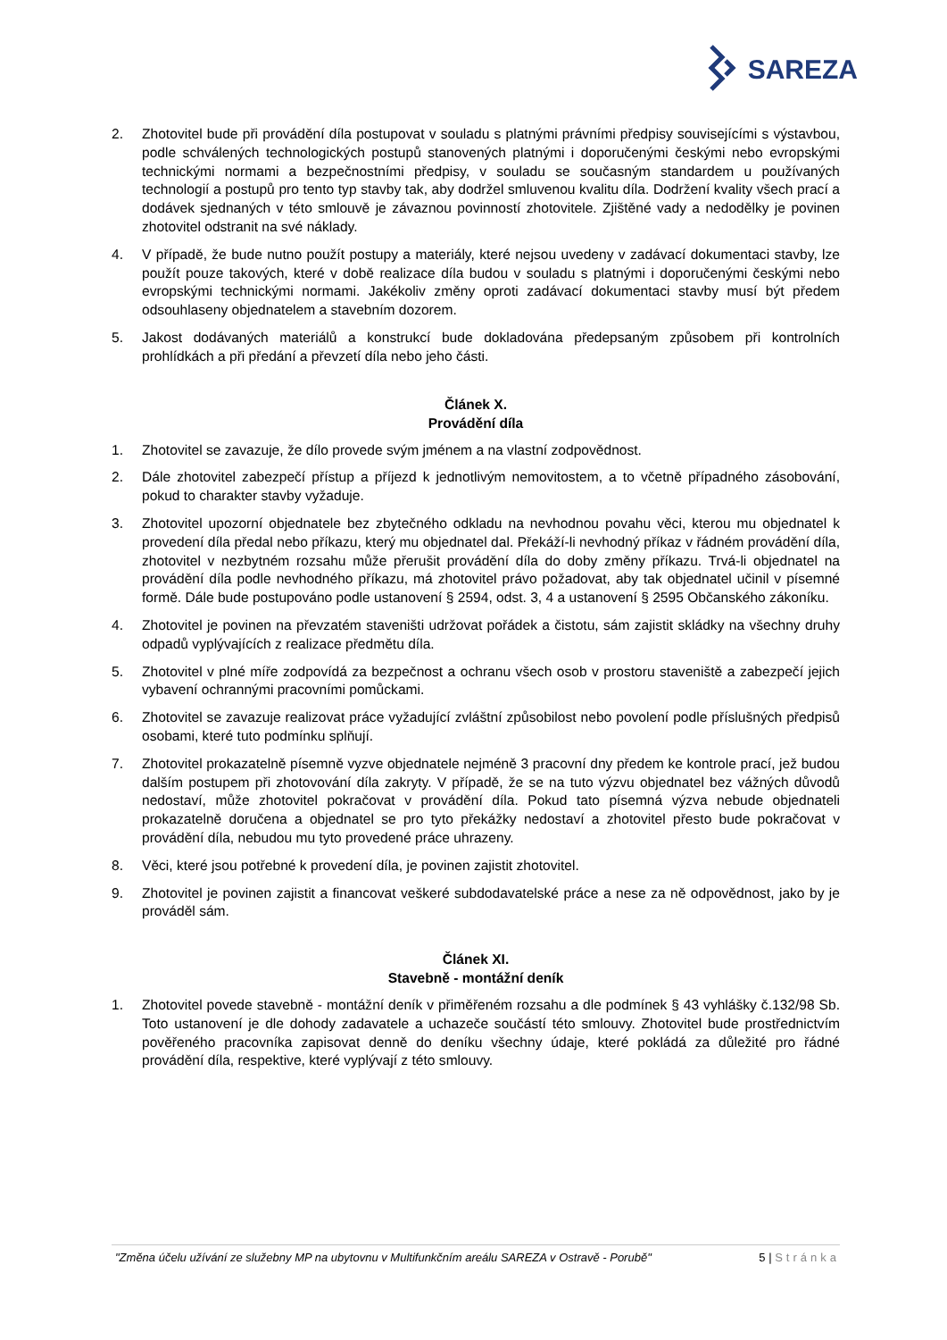SAREZA
2. Zhotovitel bude při provádění díla postupovat v souladu s platnými právními předpisy souvisejícími s výstavbou, podle schválených technologických postupů stanovených platnými i doporučenými českými nebo evropskými technickými normami a bezpečnostními předpisy, v souladu se současným standardem u používaných technologií a postupů pro tento typ stavby tak, aby dodržel smluvenou kvalitu díla. Dodržení kvality všech prací a dodávek sjednaných v této smlouvě je závaznou povinností zhotovitele. Zjištěné vady a nedodělky je povinen zhotovitel odstranit na své náklady.
4. V případě, že bude nutno použít postupy a materiály, které nejsou uvedeny v zadávací dokumentaci stavby, lze použít pouze takových, které v době realizace díla budou v souladu s platnými i doporučenými českými nebo evropskými technickými normami. Jakékoliv změny oproti zadávací dokumentaci stavby musí být předem odsouhlaseny objednatelem a stavebním dozorem.
5. Jakost dodávaných materiálů a konstrukcí bude dokladována předepsaným způsobem při kontrolních prohlídkách a při předání a převzetí díla nebo jeho části.
Článek X.
Provádění díla
1. Zhotovitel se zavazuje, že dílo provede svým jménem a na vlastní zodpovědnost.
2. Dále zhotovitel zabezpečí přístup a příjezd k jednotlivým nemovitostem, a to včetně případného zásobování, pokud to charakter stavby vyžaduje.
3. Zhotovitel upozorní objednatele bez zbytečného odkladu na nevhodnou povahu věci, kterou mu objednatel k provedení díla předal nebo příkazu, který mu objednatel dal. Překáží-li nevhodný příkaz v řádném provádění díla, zhotovitel v nezbytném rozsahu může přerušit provádění díla do doby změny příkazu. Trvá-li objednatel na provádění díla podle nevhodného příkazu, má zhotovitel právo požadovat, aby tak objednatel učinil v písemné formě. Dále bude postupováno podle ustanovení § 2594, odst. 3, 4 a ustanovení § 2595 Občanského zákoníku.
4. Zhotovitel je povinen na převzatém staveništi udržovat pořádek a čistotu, sám zajistit skládky na všechny druhy odpadů vyplývajících z realizace předmětu díla.
5. Zhotovitel v plné míře zodpovídá za bezpečnost a ochranu všech osob v prostoru staveniště a zabezpečí jejich vybavení ochrannými pracovními pomůckami.
6. Zhotovitel se zavazuje realizovat práce vyžadující zvláštní způsobilost nebo povolení podle příslušných předpisů osobami, které tuto podmínku splňují.
7. Zhotovitel prokazatelně písemně vyzve objednatele nejméně 3 pracovní dny předem ke kontrole prací, jež budou dalším postupem při zhotovování díla zakryty. V případě, že se na tuto výzvu objednatel bez vážných důvodů nedostaví, může zhotovitel pokračovat v provádění díla. Pokud tato písemná výzva nebude objednateli prokazatelně doručena a objednatel se pro tyto překážky nedostaví a zhotovitel přesto bude pokračovat v provádění díla, nebudou mu tyto provedené práce uhrazeny.
8. Věci, které jsou potřebné k provedení díla, je povinen zajistit zhotovitel.
9. Zhotovitel je povinen zajistit a financovat veškeré subdodavatelské práce a nese za ně odpovědnost, jako by je prováděl sám.
Článek XI.
Stavebně - montážní deník
1. Zhotovitel povede stavebně - montážní deník v přiměřeném rozsahu a dle podmínek § 43 vyhlášky č.132/98 Sb. Toto ustanovení je dle dohody zadavatele a uchazeče součástí této smlouvy. Zhotovitel bude prostřednictvím pověřeného pracovníka zapisovat denně do deníku všechny údaje, které pokládá za důležité pro řádné provádění díla, respektive, které vyplývají z této smlouvy.
"Změna účelu užívání ze služebny MP na ubytovnu v Multifunkčním areálu SAREZA v Ostravě - Porubě" 5 | Stránka